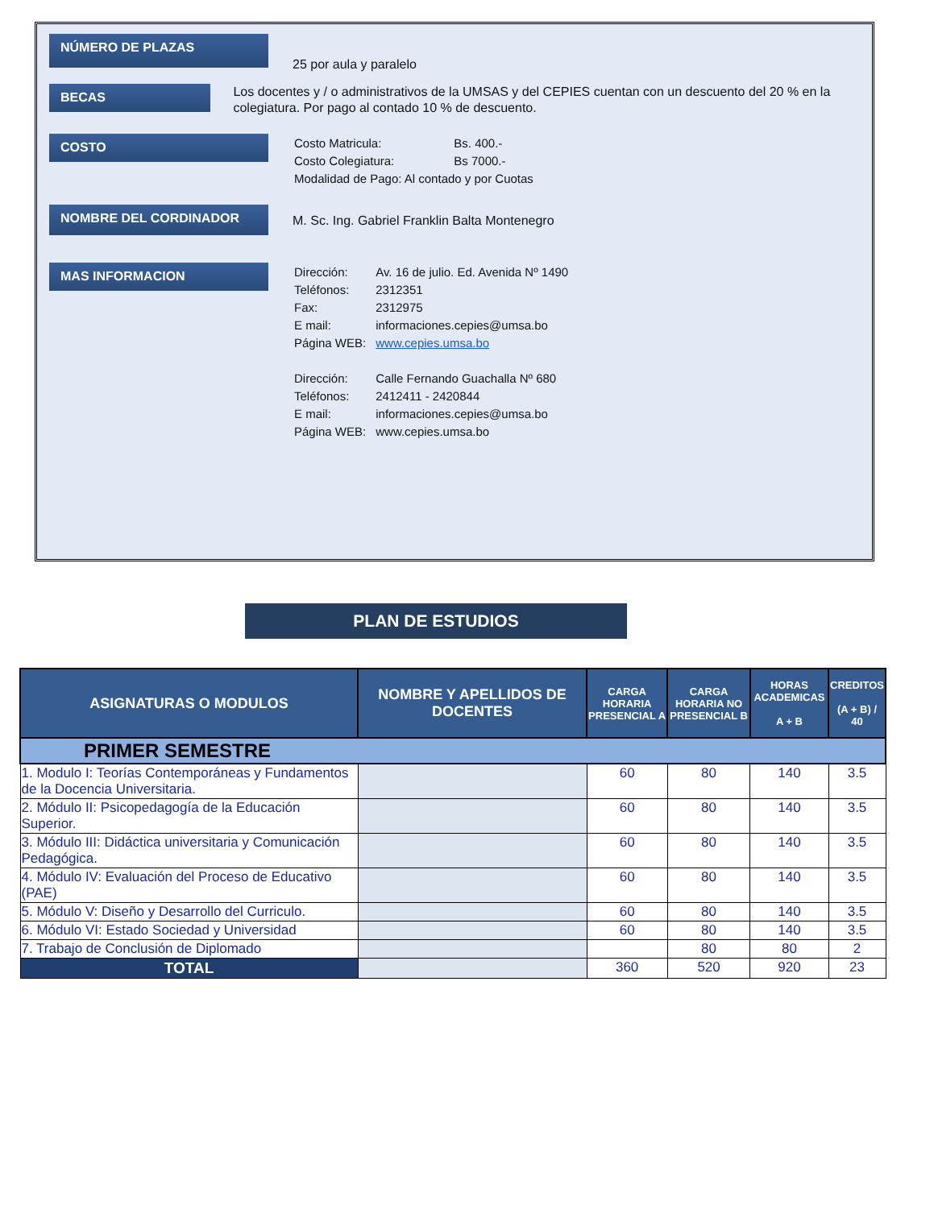NÚMERO DE PLAZAS
25 por aula y paralelo
BECAS
Los docentes y / o administrativos de la UMSAS y del CEPIES cuentan con un descuento del 20 % en la colegiatura. Por pago al contado 10 % de descuento.
COSTO
| Costo Matricula: | Bs. 400.- |
| Costo Colegiatura: | Bs 7000.- |
| Modalidad de Pago: Al contado y por Cuotas | |
NOMBRE DEL CORDINADOR
M. Sc. Ing. Gabriel Franklin Balta Montenegro
MAS INFORMACION
| Dirección: | Av. 16 de julio. Ed. Avenida Nº 1490 |
| Teléfonos: | 2312351 |
| Fax: | 2312975 |
| E mail: | informaciones.cepies@umsa.bo |
| Página WEB: | www.cepies.umsa.bo |
| Dirección: | Calle Fernando Guachalla Nº 680 |
| Teléfonos: | 2412411 - 2420844 |
| E mail: | informaciones.cepies@umsa.bo |
| Página WEB: | www.cepies.umsa.bo |
PLAN DE ESTUDIOS
| ASIGNATURAS O MODULOS | NOMBRE Y APELLIDOS DE DOCENTES | CARGA HORARIA PRESENCIAL A | CARGA HORARIA NO PRESENCIAL B | HORAS ACADEMICAS A + B | CREDITOS (A + B) / 40 |
| --- | --- | --- | --- | --- | --- |
| PRIMER SEMESTRE | | | | | |
| 1. Modulo I: Teorías Contemporáneas y Fundamentos de la Docencia Universitaria. | | 60 | 80 | 140 | 3.5 |
| 2. Módulo II: Psicopedagogía de la Educación Superior. | | 60 | 80 | 140 | 3.5 |
| 3. Módulo III: Didáctica universitaria y Comunicación Pedagógica. | | 60 | 80 | 140 | 3.5 |
| 4. Módulo IV: Evaluación del Proceso de Educativo (PAE) | | 60 | 80 | 140 | 3.5 |
| 5. Módulo V: Diseño y Desarrollo del Curriculo. | | 60 | 80 | 140 | 3.5 |
| 6. Módulo VI: Estado Sociedad y Universidad | | 60 | 80 | 140 | 3.5 |
| 7. Trabajo de Conclusión de Diplomado | | | 80 | 80 | 2 |
| TOTAL | | 360 | 520 | 920 | 23 |